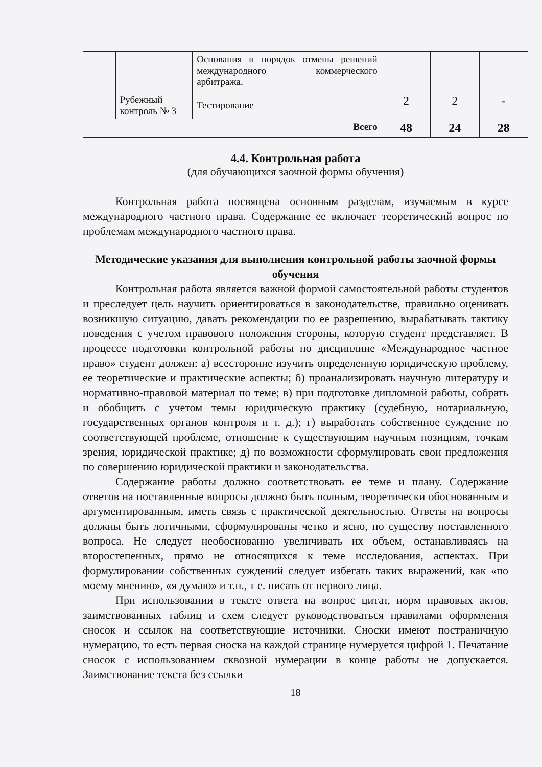| | | Основания и порядок отмены решений международного коммерческого арбитража. | | | |
| | Рубежный контроль № 3 | Тестирование | 2 | 2 | - |
| Всего | | | 48 | 24 | 28 |
4.4. Контрольная работа
(для обучающихся заочной формы обучения)
Контрольная работа посвящена основным разделам, изучаемым в курсе международного частного права. Содержание ее включает теоретический вопрос по проблемам международного частного права.
Методические указания для выполнения контрольной работы заочной формы обучения
Контрольная работа является важной формой самостоятельной работы студентов и преследует цель научить ориентироваться в законодательстве, правильно оценивать возникшую ситуацию, давать рекомендации по ее разрешению, вырабатывать тактику поведения с учетом правового положения стороны, которую студент представляет. В процессе подготовки контрольной работы по дисциплине «Международное частное право» студент должен: а) всесторонне изучить определенную юридическую проблему, ее теоретические и практические аспекты; б) проанализировать научную литературу и нормативно-правовой материал по теме; в) при подготовке дипломной работы, собрать и обобщить с учетом темы юридическую практику (судебную, нотариальную, государственных органов контроля и т. д.); г) выработать собственное суждение по соответствующей проблеме, отношение к существующим научным позициям, точкам зрения, юридической практике; д) по возможности сформулировать свои предложения по совершению юридической практики и законодательства.
Содержание работы должно соответствовать ее теме и плану. Содержание ответов на поставленные вопросы должно быть полным, теоретически обоснованным и аргументированным, иметь связь с практической деятельностью. Ответы на вопросы должны быть логичными, сформулированы четко и ясно, по существу поставленного вопроса. Не следует необоснованно увеличивать их объем, останавливаясь на второстепенных, прямо не относящихся к теме исследования, аспектах. При формулировании собственных суждений следует избегать таких выражений, как «по моему мнению», «я думаю» и т.п., т е. писать от первого лица.
При использовании в тексте ответа на вопрос цитат, норм правовых актов, заимствованных таблиц и схем следует руководствоваться правилами оформления сносок и ссылок на соответствующие источники. Сноски имеют постраничную нумерацию, то есть первая сноска на каждой странице нумеруется цифрой 1. Печатание сносок с использованием сквозной нумерации в конце работы не допускается. Заимствование текста без ссылки
18